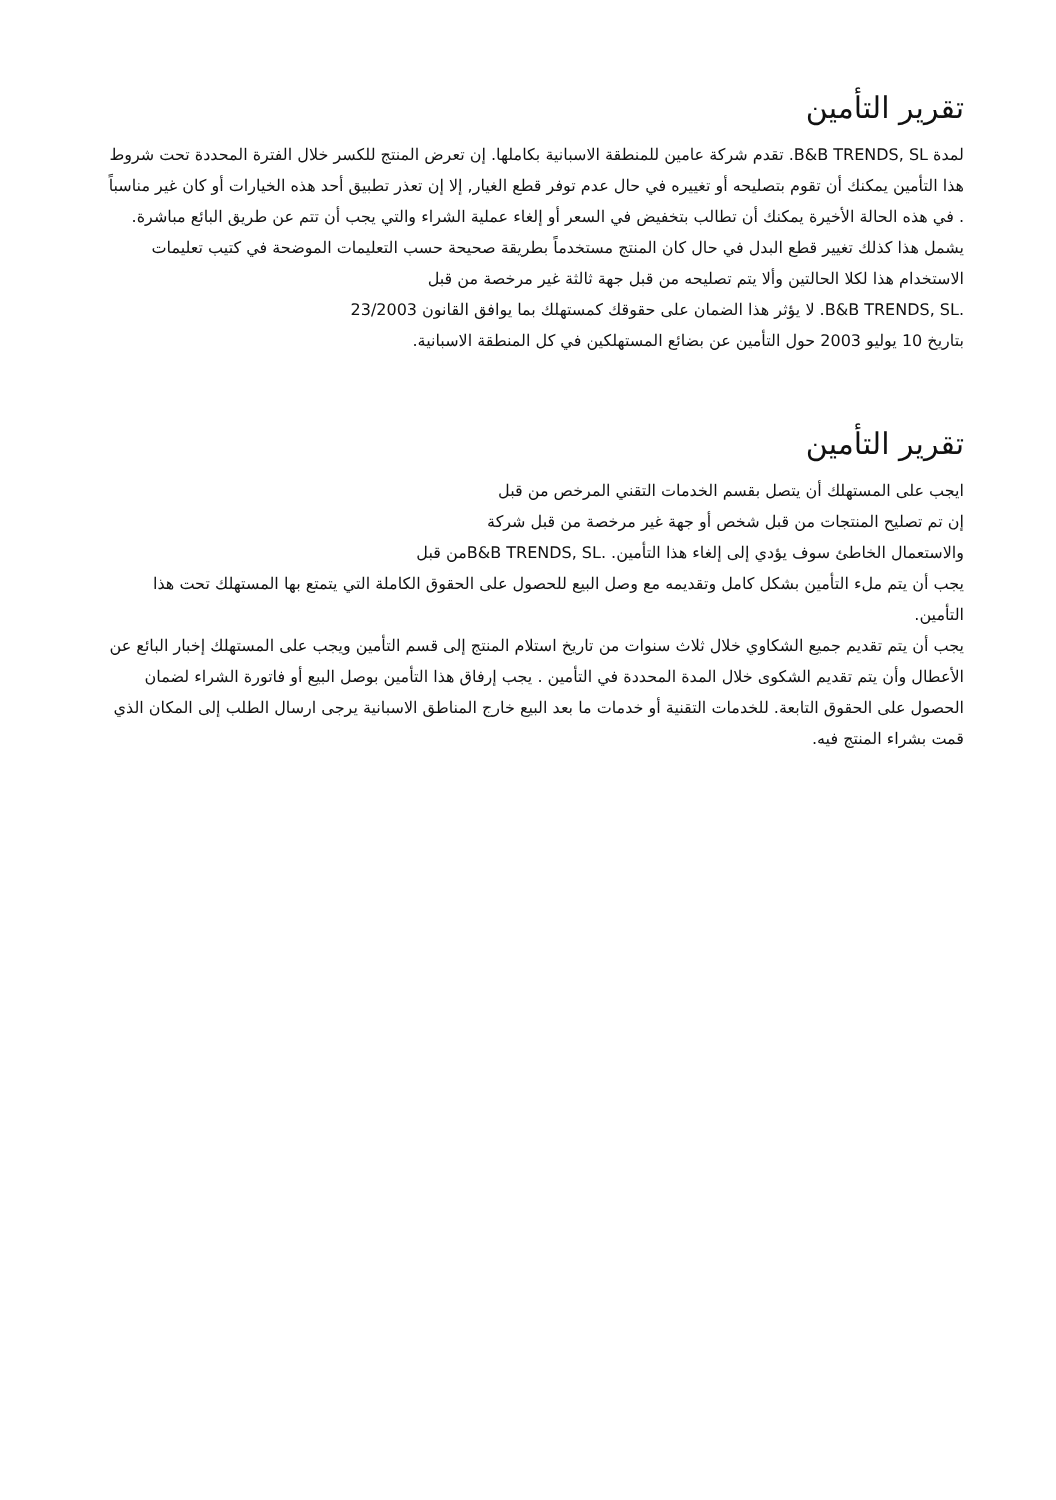تقرير التأمين
لمدة B&B TRENDS, SL. تقدم شركة عامين للمنطقة الاسبانية بكاملها. إن تعرض المنتج للكسر خلال الفترة المحددة تحت شروط هذا التأمين يمكنك أن تقوم بتصليحه أو تغييره في حال عدم توفر قطع الغيار, إلا إن تعذر تطبيق أحد هذه الخيارات أو كان غير مناسباً . في هذه الحالة الأخيرة يمكنك أن تطالب بتخفيض في السعر أو إلغاء عملية الشراء والتي يجب أن تتم عن طريق البائع مباشرة. يشمل هذا كذلك تغيير قطع البدل في حال كان المنتج مستخدماً بطريقة صحيحة حسب التعليمات الموضحة في كتيب تعليمات الاستخدام هذا لكلا الحالتين وألا يتم تصليحه من قبل جهة ثالثة غير مرخصة من قبل
.B&B TRENDS, SL. لا يؤثر هذا الضمان على حقوقك كمستهلك بما يوافق القانون 23/2003
بتاريخ 10 يوليو 2003 حول التأمين عن بضائع المستهلكين في كل المنطقة الاسبانية.
تقرير التأمين
ايجب على المستهلك أن يتصل بقسم الخدمات التقني المرخص من قبل
إن تم تصليح المنتجات من قبل شخص أو جهة غير مرخصة من قبل شركة
والاستعمال الخاطئ سوف يؤدي إلى إلغاء هذا التأمين. .B&B TRENDS, SLمن قبل
يجب أن يتم ملء التأمين بشكل كامل وتقديمه مع وصل البيع للحصول على الحقوق الكاملة التي يتمتع بها المستهلك تحت هذا التأمين.
يجب أن يتم تقديم جميع الشكاوي خلال ثلاث سنوات من تاريخ استلام المنتج إلى قسم التأمين ويجب على المستهلك إخبار البائع عن الأعطال وأن يتم تقديم الشكوى خلال المدة المحددة في التأمين . يجب إرفاق هذا التأمين بوصل البيع أو فاتورة الشراء لضمان الحصول على الحقوق التابعة. للخدمات التقنية أو خدمات ما بعد البيع خارج المناطق الاسبانية يرجى ارسال الطلب إلى المكان الذي قمت بشراء المنتج فيه.